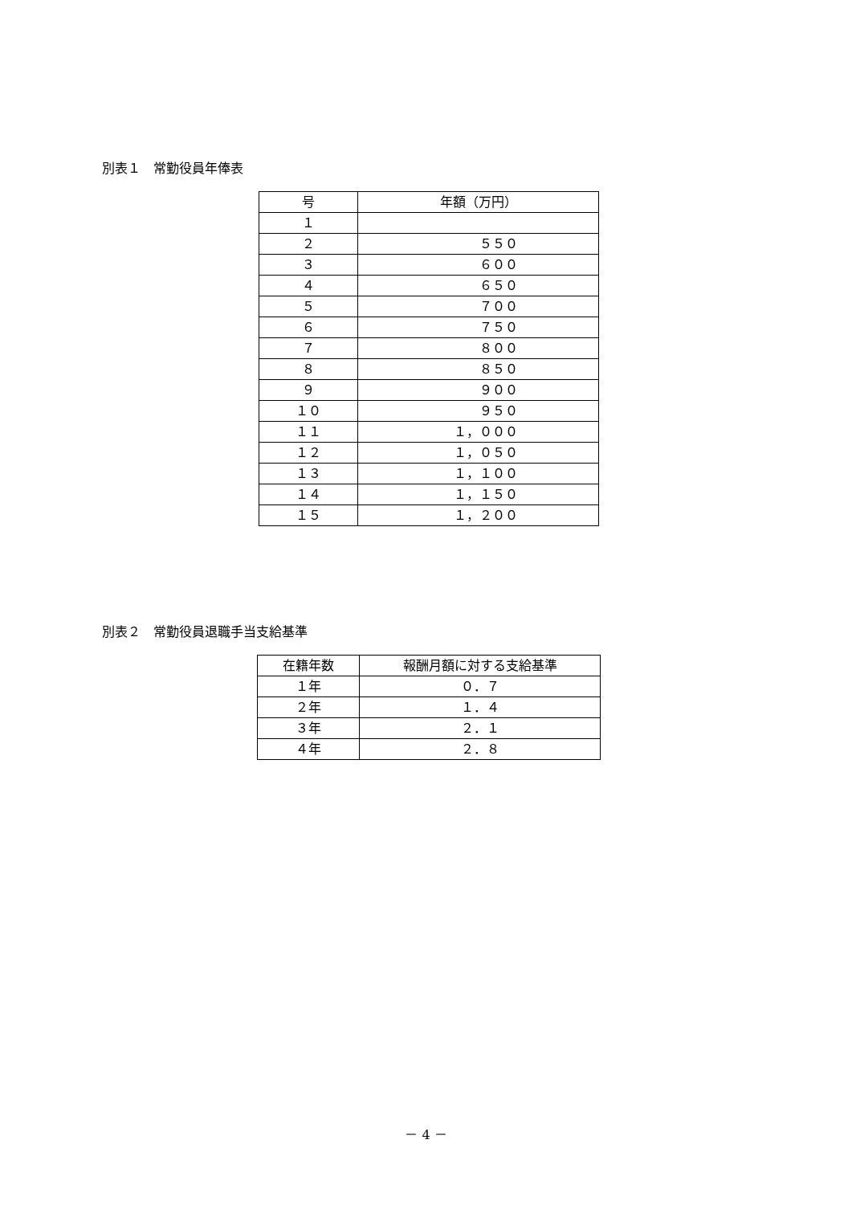別表１　常勤役員年俸表
| 号 | 年額（万円） |
| --- | --- |
| １ | |
| ２ | ５５０ |
| ３ | ６００ |
| ４ | ６５０ |
| ５ | ７００ |
| ６ | ７５０ |
| ７ | ８００ |
| ８ | ８５０ |
| ９ | ９００ |
| １０ | ９５０ |
| １１ | １，０００ |
| １２ | １，０５０ |
| １３ | １，１００ |
| １４ | １，１５０ |
| １５ | １，２００ |
別表２　常勤役員退職手当支給基準
| 在籍年数 | 報酬月額に対する支給基準 |
| --- | --- |
| １年 | ０．７ |
| ２年 | １．４ |
| ３年 | ２．１ |
| ４年 | ２．８ |
－ 4 －